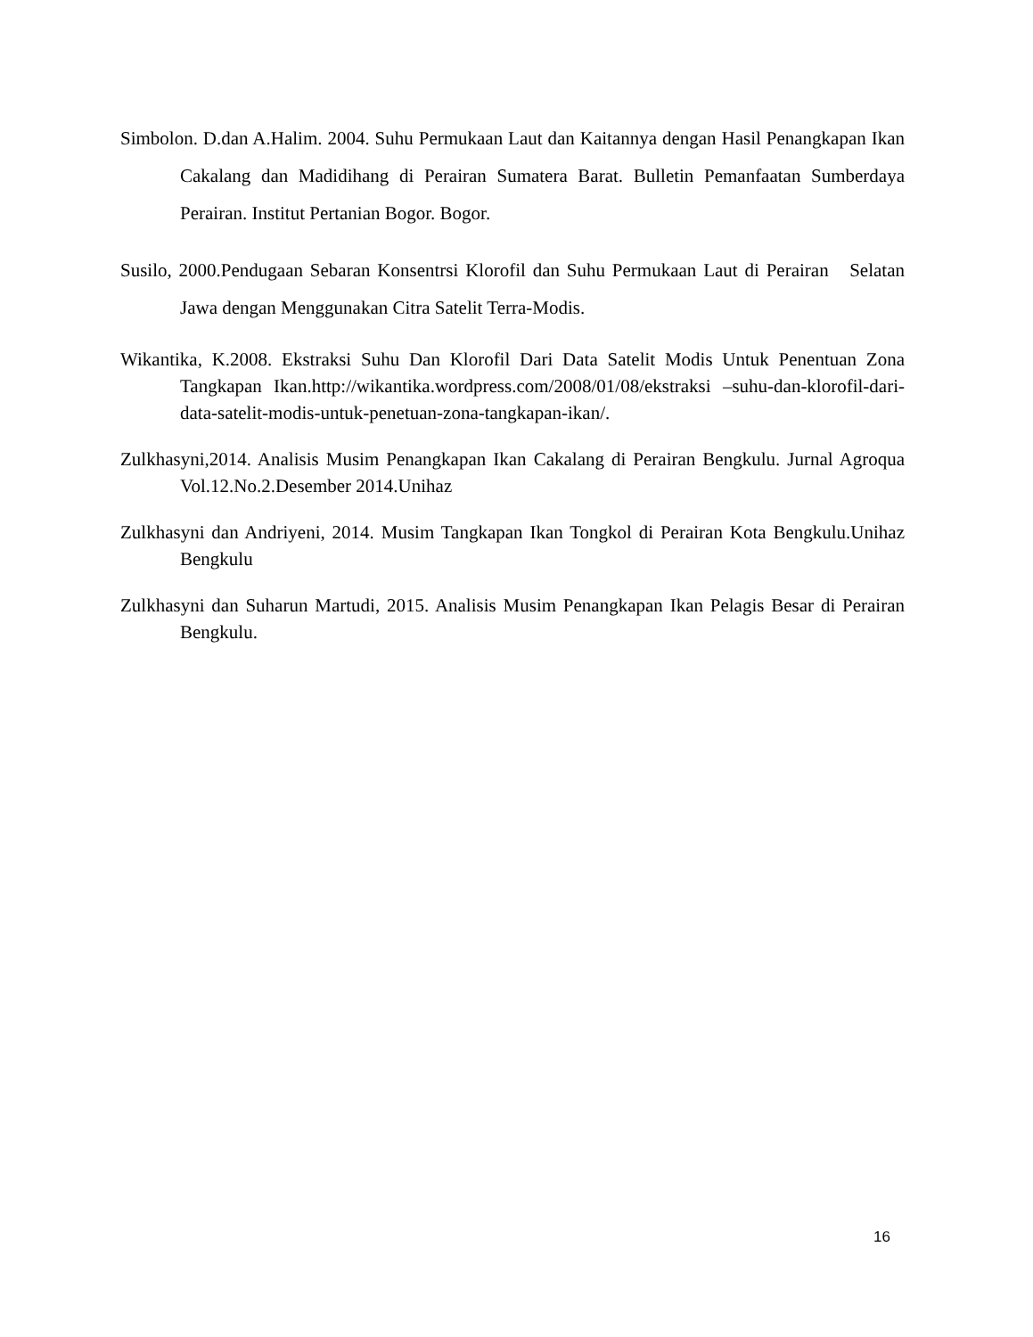Simbolon. D.dan A.Halim. 2004. Suhu Permukaan Laut dan Kaitannya dengan Hasil Penangkapan Ikan Cakalang dan Madidihang di Perairan Sumatera Barat. Bulletin Pemanfaatan Sumberdaya Perairan. Institut Pertanian Bogor. Bogor.
Susilo, 2000.Pendugaan Sebaran Konsentrsi Klorofil dan Suhu Permukaan Laut di Perairan Selatan Jawa dengan Menggunakan Citra Satelit Terra-Modis.
Wikantika, K.2008. Ekstraksi Suhu Dan Klorofil Dari Data Satelit Modis Untuk Penentuan Zona Tangkapan Ikan.http://wikantika.wordpress.com/2008/01/08/ekstraksi –suhu-dan-klorofil-dari-data-satelit-modis-untuk-penetuan-zona-tangkapan-ikan/.
Zulkhasyni,2014. Analisis Musim Penangkapan Ikan Cakalang di Perairan Bengkulu. Jurnal Agroqua Vol.12.No.2.Desember 2014.Unihaz
Zulkhasyni dan Andriyeni, 2014. Musim Tangkapan Ikan Tongkol di Perairan Kota Bengkulu.Unihaz Bengkulu
Zulkhasyni dan Suharun Martudi, 2015. Analisis Musim Penangkapan Ikan Pelagis Besar di Perairan Bengkulu.
16